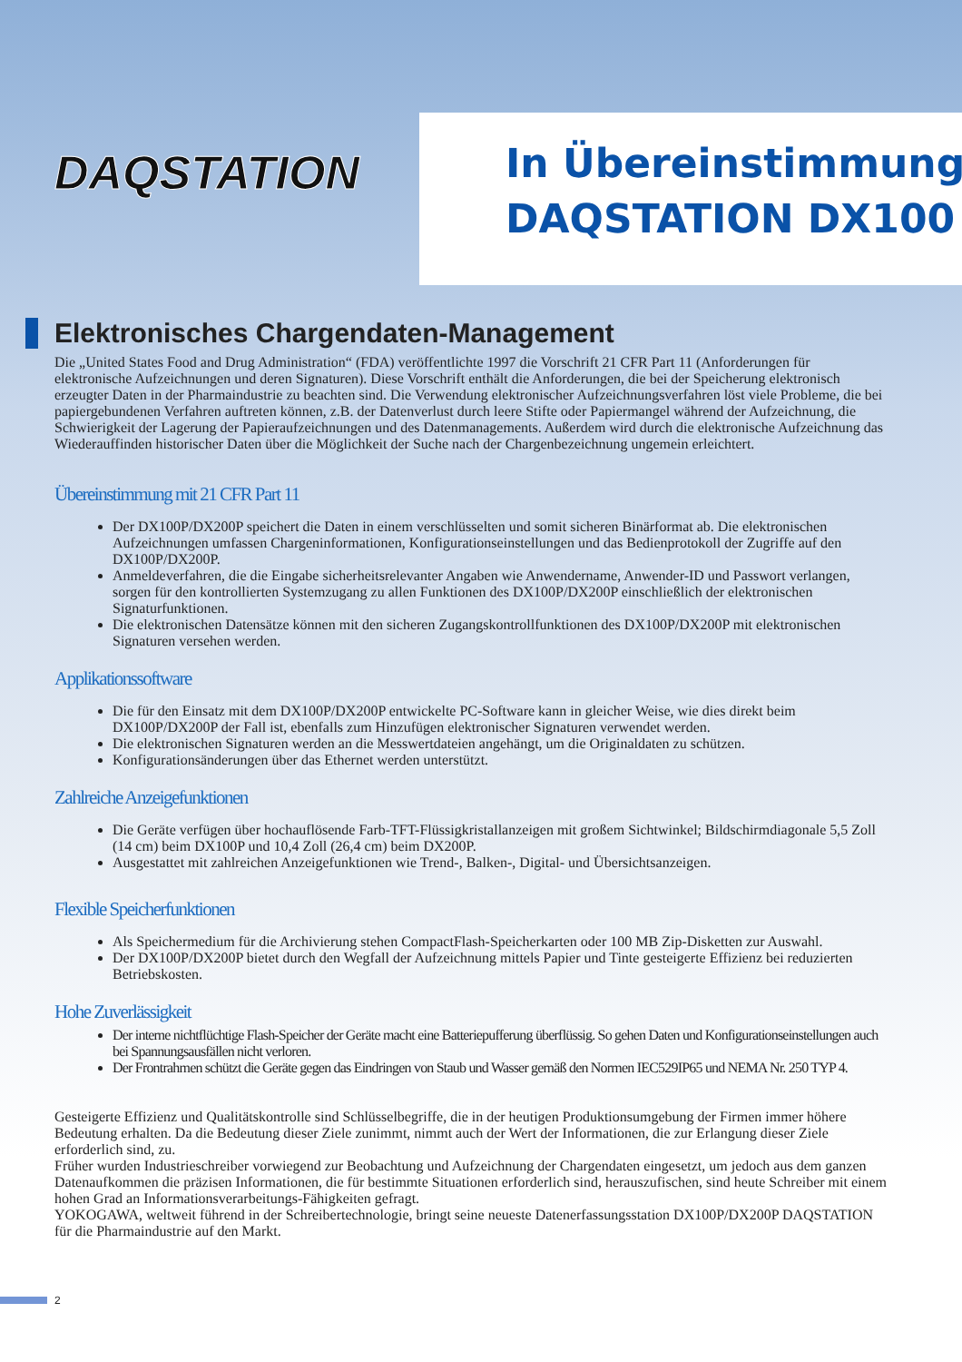DAQSTATION
In Übereinstimmung
DAQSTATION DX100
Elektronisches Chargendaten-Management
Die „United States Food and Drug Administration“ (FDA) veröffentlichte 1997 die Vorschrift 21 CFR Part 11 (Anforderungen für elektronische Aufzeichnungen und deren Signaturen). Diese Vorschrift enthält die Anforderungen, die bei der Speicherung elektronisch erzeugter Daten in der Pharmaindustrie zu beachten sind. Die Verwendung elektronischer Aufzeichnungsverfahren löst viele Probleme, die bei papiergebundenen Verfahren auftreten können, z.B. der Datenverlust durch leere Stifte oder Papiermangel während der Aufzeichnung, die Schwierigkeit der Lagerung der Papieraufzeichnungen und des Datenmanagements. Außerdem wird durch die elektronische Aufzeichnung das Wiederauffinden historischer Daten über die Möglichkeit der Suche nach der Chargenbezeichnung ungemein erleichtert.
Übereinstimmung mit 21 CFR Part 11
Der DX100P/DX200P speichert die Daten in einem verschlüsselten und somit sicheren Binärformat ab. Die elektronischen Aufzeichnungen umfassen Chargeninformationen, Konfigurationseinstellungen und das Bedienprotokoll der Zugriffe auf den DX100P/DX200P.
Anmeldeverfahren, die die Eingabe sicherheitsrelevanter Angaben wie Anwendername, Anwender-ID und Passwort verlangen, sorgen für den kontrollierten Systemzugang zu allen Funktionen des DX100P/DX200P einschließlich der elektronischen Signaturfunktionen.
Die elektronischen Datensätze können mit den sicheren Zugangskontrollfunktionen des DX100P/DX200P mit elektronischen Signaturen versehen werden.
Applikationssoftware
Die für den Einsatz mit dem DX100P/DX200P entwickelte PC-Software kann in gleicher Weise, wie dies direkt beim DX100P/DX200P der Fall ist, ebenfalls zum Hinzufügen elektronischer Signaturen verwendet werden.
Die elektronischen Signaturen werden an die Messwertdateien angehängt, um die Originaldaten zu schützen.
Konfigurationsänderungen über das Ethernet werden unterstützt.
Zahlreiche Anzeigefunktionen
Die Geräte verfügen über hochauflösende Farb-TFT-Flüssigkristallanzeigen mit großem Sichtwinkel; Bildschirmdiagonale 5,5 Zoll (14 cm) beim DX100P und 10,4 Zoll (26,4 cm) beim DX200P.
Ausgestattet mit zahlreichen Anzeigefunktionen wie Trend-, Balken-, Digital- und Übersichtsanzeigen.
Flexible Speicherfunktionen
Als Speichermedium für die Archivierung stehen CompactFlash-Speicherkarten oder 100 MB Zip-Disketten zur Auswahl.
Der DX100P/DX200P bietet durch den Wegfall der Aufzeichnung mittels Papier und Tinte gesteigerte Effizienz bei reduzierten Betriebskosten.
Hohe Zuverlässigkeit
Der interne nichtflüchtige Flash-Speicher der Geräte macht eine Batteriepufferung überflüssig. So gehen Daten und Konfigurationseinstellungen auch bei Spannungsausfällen nicht verloren.
Der Frontrahmen schützt die Geräte gegen das Eindringen von Staub und Wasser gemäß den Normen IEC529IP65 und NEMA Nr. 250 TYP 4.
Gesteigerte Effizienz und Qualitätskontrolle sind Schlüsselbegriffe, die in der heutigen Produktionsumgebung der Firmen immer höhere Bedeutung erhalten. Da die Bedeutung dieser Ziele zunimmt, nimmt auch der Wert der Informationen, die zur Erlangung dieser Ziele erforderlich sind, zu.
Früher wurden Industrieschreiber vorwiegend zur Beobachtung und Aufzeichnung der Chargendaten eingesetzt, um jedoch aus dem ganzen Datenaufkommen die präzisen Informationen, die für bestimmte Situationen erforderlich sind, herauszufischen, sind heute Schreiber mit einem hohen Grad an Informationsverarbeitungs-Fähigkeiten gefragt.
YOKOGAWA, weltweit führend in der Schreibertechnologie, bringt seine neueste Datenerfassungsstation DX100P/DX200P DAQSTATION für die Pharmaindustrie auf den Markt.
2